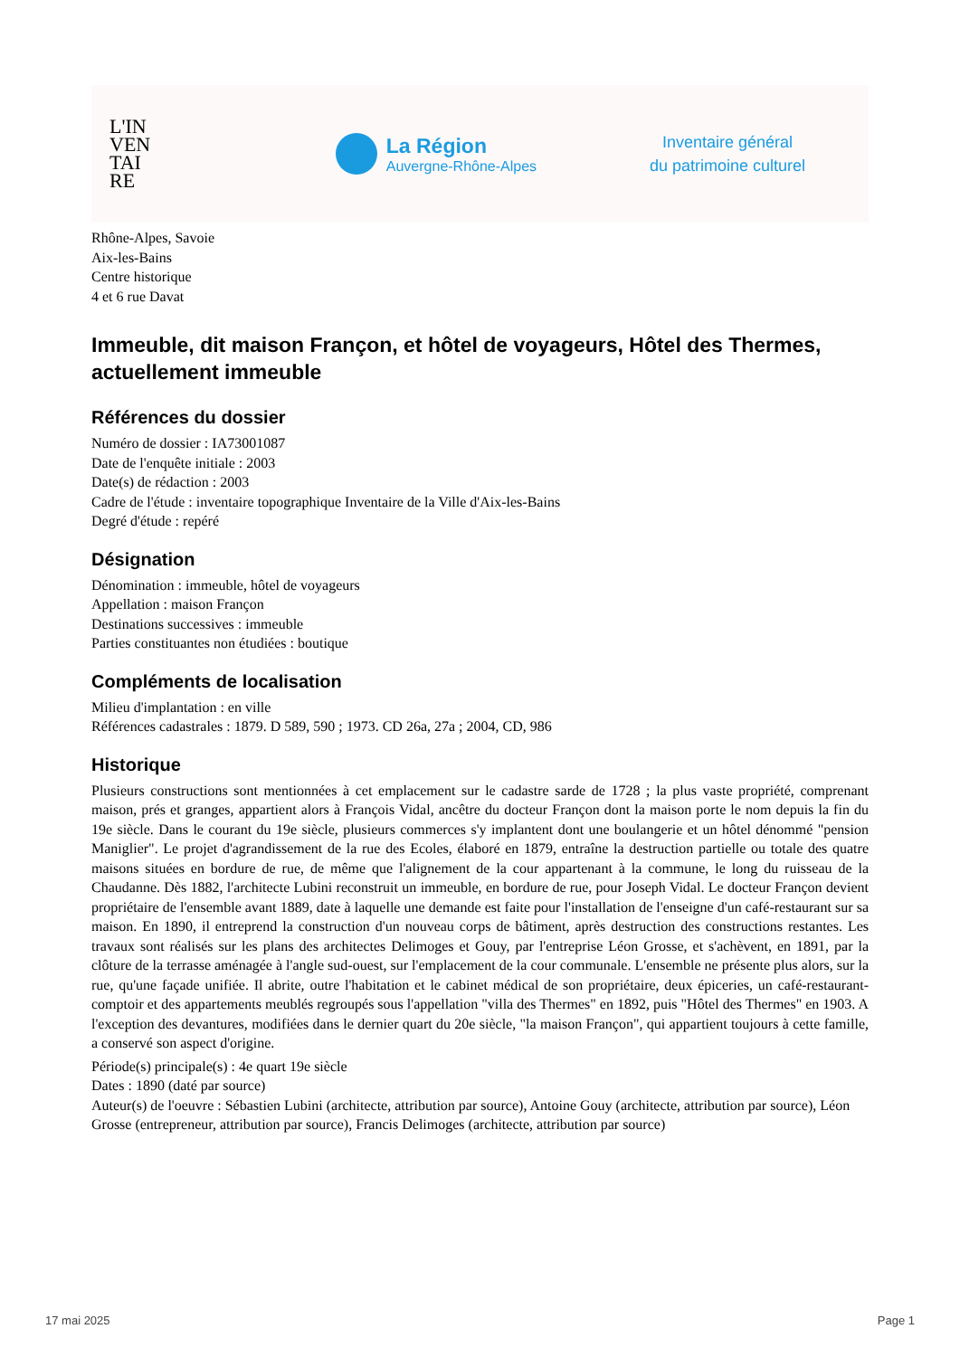L'IN
VEN
TAI
RE
La Région
Auvergne-Rhône-Alpes
Inventaire général
du patrimoine culturel
Rhône-Alpes, Savoie
Aix-les-Bains
Centre historique
4 et 6 rue Davat
Immeuble, dit maison Françon, et hôtel de voyageurs, Hôtel des Thermes, actuellement immeuble
Références du dossier
Numéro de dossier : IA73001087
Date de l'enquête initiale : 2003
Date(s) de rédaction : 2003
Cadre de l'étude : inventaire topographique Inventaire de la Ville d'Aix-les-Bains
Degré d'étude : repéré
Désignation
Dénomination : immeuble, hôtel de voyageurs
Appellation : maison Françon
Destinations successives : immeuble
Parties constituantes non étudiées : boutique
Compléments de localisation
Milieu d'implantation : en ville
Références cadastrales : 1879. D 589, 590 ; 1973. CD 26a, 27a ; 2004, CD, 986
Historique
Plusieurs constructions sont mentionnées à cet emplacement sur le cadastre sarde de 1728 ; la plus vaste propriété, comprenant maison, prés et granges, appartient alors à François Vidal, ancêtre du docteur Françon dont la maison porte le nom depuis la fin du 19e siècle. Dans le courant du 19e siècle, plusieurs commerces s'y implantent dont une boulangerie et un hôtel dénommé "pension Maniglier". Le projet d'agrandissement de la rue des Ecoles, élaboré en 1879, entraîne la destruction partielle ou totale des quatre maisons situées en bordure de rue, de même que l'alignement de la cour appartenant à la commune, le long du ruisseau de la Chaudanne. Dès 1882, l'architecte Lubini reconstruit un immeuble, en bordure de rue, pour Joseph Vidal. Le docteur Françon devient propriétaire de l'ensemble avant 1889, date à laquelle une demande est faite pour l'installation de l'enseigne d'un café-restaurant sur sa maison. En 1890, il entreprend la construction d'un nouveau corps de bâtiment, après destruction des constructions restantes. Les travaux sont réalisés sur les plans des architectes Delimoges et Gouy, par l'entreprise Léon Grosse, et s'achèvent, en 1891, par la clôture de la terrasse aménagée à l'angle sud-ouest, sur l'emplacement de la cour communale. L'ensemble ne présente plus alors, sur la rue, qu'une façade unifiée. Il abrite, outre l'habitation et le cabinet médical de son propriétaire, deux épiceries, un café-restaurant-comptoir et des appartements meublés regroupés sous l'appellation "villa des Thermes" en 1892, puis "Hôtel des Thermes" en 1903. A l'exception des devantures, modifiées dans le dernier quart du 20e siècle, "la maison Françon", qui appartient toujours à cette famille, a conservé son aspect d'origine.
Période(s) principale(s) : 4e quart 19e siècle
Dates : 1890 (daté par source)
Auteur(s) de l'oeuvre : Sébastien Lubini (architecte, attribution par source), Antoine Gouy (architecte, attribution par source), Léon Grosse (entrepreneur, attribution par source), Francis Delimoges (architecte, attribution par source)
17 mai 2025 Page 1